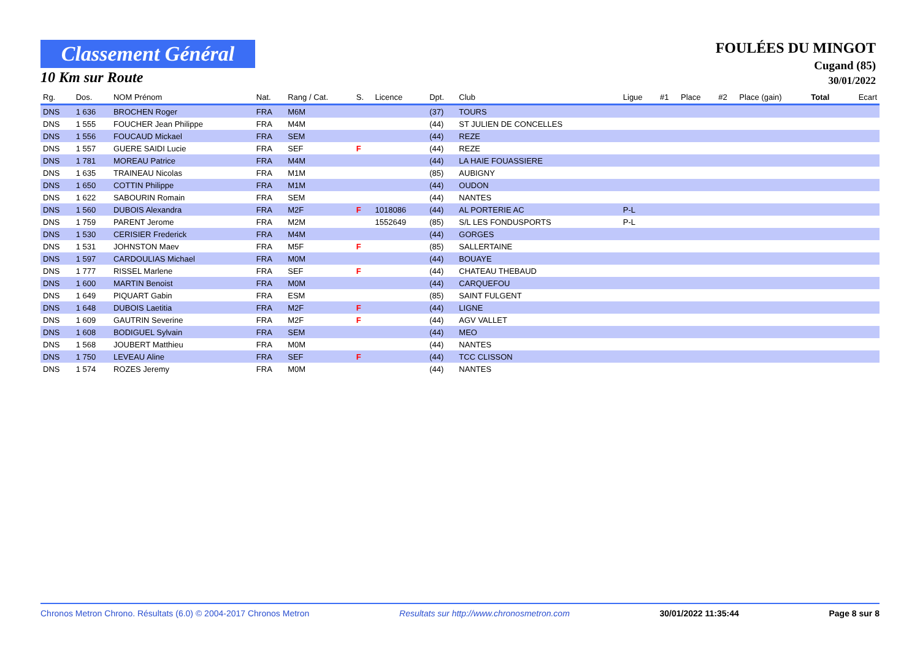Classement Général
10 Km sur Route
FOULÉES DU MINGOT
Cugand (85)
30/01/2022
| Rg. | Dos. | NOM Prénom | Nat. | Rang / Cat. | S. | Licence | Dpt. | Club | Ligue | #1 | Place | #2 | Place (gain) | Total | Ecart |
| --- | --- | --- | --- | --- | --- | --- | --- | --- | --- | --- | --- | --- | --- | --- | --- |
| DNS | 1 636 | BROCHEN Roger | FRA | M6M | | | (37) | TOURS | | | | | | | |
| DNS | 1 555 | FOUCHER Jean Philippe | FRA | M4M | | | (44) | ST JULIEN DE CONCELLES | | | | | | | |
| DNS | 1 556 | FOUCAUD Mickael | FRA | SEM | | | (44) | REZE | | | | | | | |
| DNS | 1 557 | GUERE SAIDI Lucie | FRA | SEF | F | | (44) | REZE | | | | | | | |
| DNS | 1 781 | MOREAU Patrice | FRA | M4M | | | (44) | LA HAIE FOUASSIERE | | | | | | | |
| DNS | 1 635 | TRAINEAU Nicolas | FRA | M1M | | | (85) | AUBIGNY | | | | | | | |
| DNS | 1 650 | COTTIN Philippe | FRA | M1M | | | (44) | OUDON | | | | | | | |
| DNS | 1 622 | SABOURIN Romain | FRA | SEM | | | (44) | NANTES | | | | | | | |
| DNS | 1 560 | DUBOIS Alexandra | FRA | M2F | F | 1018086 | (44) | AL PORTERIE AC | P-L | | | | | | |
| DNS | 1 759 | PARENT Jerome | FRA | M2M | | 1552649 | (85) | S/L LES FONDUSPORTS | P-L | | | | | | |
| DNS | 1 530 | CERISIER Frederick | FRA | M4M | | | (44) | GORGES | | | | | | | |
| DNS | 1 531 | JOHNSTON Maev | FRA | M5F | F | | (85) | SALLERTAINE | | | | | | | |
| DNS | 1 597 | CARDOULIAS Michael | FRA | M0M | | | (44) | BOUAYE | | | | | | | |
| DNS | 1 777 | RISSEL Marlene | FRA | SEF | F | | (44) | CHATEAU THEBAUD | | | | | | | |
| DNS | 1 600 | MARTIN Benoist | FRA | M0M | | | (44) | CARQUEFOU | | | | | | | |
| DNS | 1 649 | PIQUART Gabin | FRA | ESM | | | (85) | SAINT FULGENT | | | | | | | |
| DNS | 1 648 | DUBOIS Laetitia | FRA | M2F | F | | (44) | LIGNE | | | | | | | |
| DNS | 1 609 | GAUTRIN Severine | FRA | M2F | F | | (44) | AGV VALLET | | | | | | | |
| DNS | 1 608 | BODIGUEL Sylvain | FRA | SEM | | | (44) | MEO | | | | | | | |
| DNS | 1 568 | JOUBERT Matthieu | FRA | M0M | | | (44) | NANTES | | | | | | | |
| DNS | 1 750 | LEVEAU Aline | FRA | SEF | F | | (44) | TCC CLISSON | | | | | | | |
| DNS | 1 574 | ROZES Jeremy | FRA | M0M | | | (44) | NANTES | | | | | | | |
Chronos Metron Chrono. Résultats (6.0) © 2004-2017 Chronos Metron Resultats sur http://www.chronosmetron.com 30/01/2022 11:35:44 Page 8 sur 8